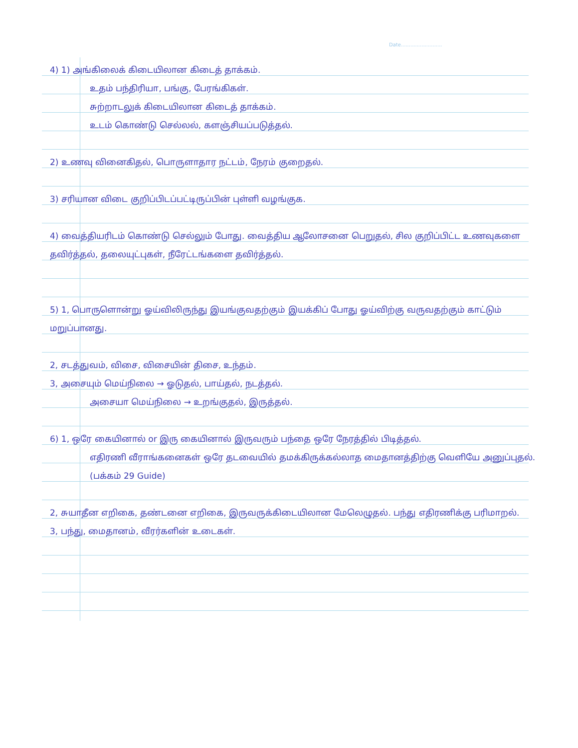Date..........................
4) 1) அங்கிலைக் கிடையிலான கிடைத் தாக்கம்.
உதம் பந்திரியா, பங்கு, பேரங்கிகள்.
சுற்றாடலுக் கிடையிலான கிடைத் தாக்கம்.
உடம் கொண்டு செல்லல், களஞ்சியப்படுத்தல்.
2) உணவு வினைகிதல், பொருளாதார நட்டம், நேரம் குறைதல்.
3) சரியான விடை குறிப்பிடப்பட்டிருப்பின் புள்ளி வழங்குக.
4) வைத்தியரிடம் கொண்டு செல்லும் போது. வைத்திய ஆலோசனை பெறுதல், சில குறிப்பிட்ட உணவுகளை தவிர்த்தல், தலையுட்புகள், நீரேட்டங்களை தவிர்த்தல்.
5) 1, பொருளொன்று ஓய்விலிருந்து இயங்குவதற்கும் இயக்கிப் போது ஓய்விற்கு வருவதற்கும் காட்டும் மறுப்பானது.
2, சடத்துவம், விசை, விசையின் திசை, உந்தம்.
3, அசையும் மெய்நிலை → ஓடுதல், பாய்தல், நடத்தல்.
அசையா மெய்நிலை → உறங்குதல், இருத்தல்.
6) 1, ஒரே கையினால் or இரு கையினால் இருவரும் பந்தை ஒரே நேரத்தில் பிடித்தல்.
எதிரணி வீராங்கனைகள் ஒரே தடவையில் தமக்கிருக்கல்லாத மைதானத்திற்கு வெளியே அனுப்புதல். (பக்கம் 29 Guide)
2, சுயாதீன எறிகை, தண்டனை எறிகை, இருவருக்கிடையிலான மேலெழுதல். பந்து எதிரணிக்கு பரிமாறல்.
3, பந்து, மைதானம், வீரர்களின் உடைகள்.